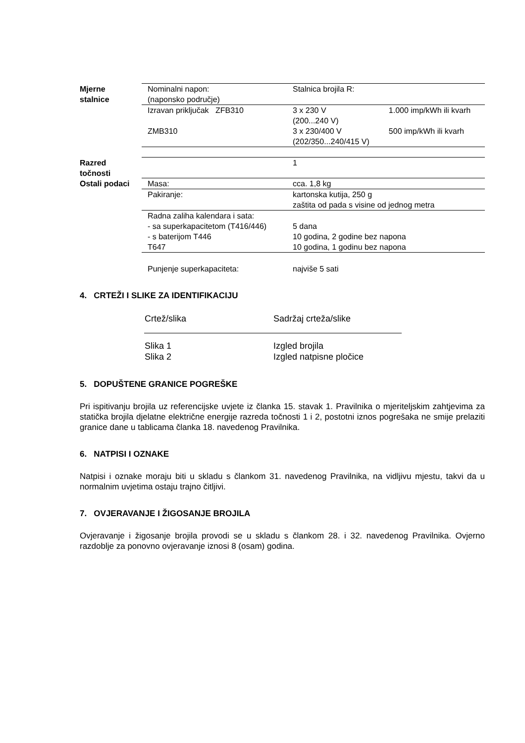| Mjerne stalnice | Nominalni napon: (naponsko područje) | Stalnica brojila R: | |
| | Izravan priključak ZFB310 | 3 x 230 V (200...240 V) | 1.000 imp/kWh ili kvarh |
| | ZMB310 | 3 x 230/400 V (202/350...240/415 V) | 500 imp/kWh ili kvarh |
| Razred točnosti | | 1 | |
| Ostali podaci | Masa: | cca. 1,8 kg | |
| | Pakiranje: | kartonska kutija, 250 g zaštita od pada s visine od jednog metra | |
| | Radna zaliha kalendara i sata: - sa superkapacitetom (T416/446) - s baterijom T446 T647 | 5 dana 10 godina, 2 godine bez napona 10 godina, 1 godinu bez napona | |
| | Punjenje superkapaciteta: | najviše 5 sati | |
4. CRTEŽI I SLIKE ZA IDENTIFIKACIJU
| Crtež/slika | Sadržaj crteža/slike |
| Slika 1 Slika 2 | Izgled brojila Izgled natpisne pločice |
5. DOPUŠTENE GRANICE POGREŠKE
Pri ispitivanju brojila uz referencijske uvjete iz članka 15. stavak 1. Pravilnika o mjeriteljskim zahtjevima za statička brojila djelatne električne energije razreda točnosti 1 i 2, postotni iznos pogrešaka ne smije prelaziti granice dane u tablicama članka 18. navedenog Pravilnika.
6. NATPISI I OZNAKE
Natpisi i oznake moraju biti u skladu s člankom 31. navedenog Pravilnika, na vidljivu mjestu, takvi da u normalnim uvjetima ostaju trajno čitljivi.
7. OVJERAVANJE I ŽIGOSANJE BROJILA
Ovjeravanje i žigosanje brojila provodi se u skladu s člankom 28. i 32. navedenog Pravilnika. Ovjerno razdoblje za ponovno ovjeravanje iznosi 8 (osam) godina.